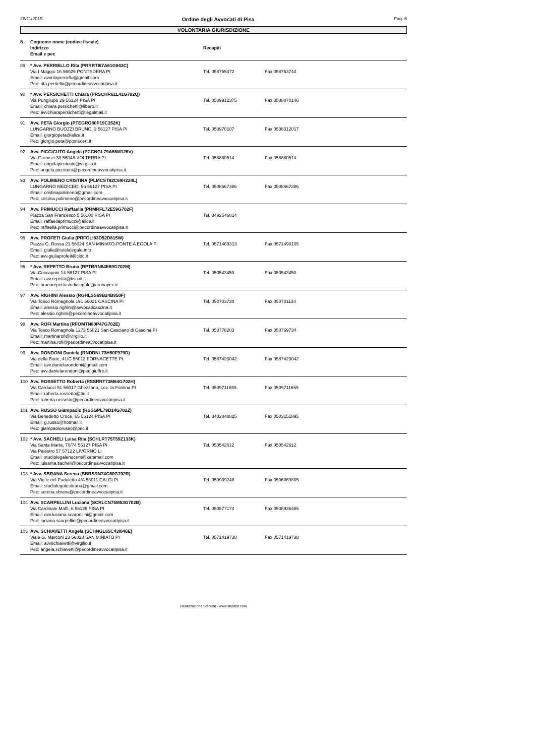28/11/2019 Ordine degli Avvocati di Pisa Pag. 6
VOLONTARIA GIURISDIZIONE
| N. | Cognome nome (codice fiscale) Indirizzo Email e pec | Recapiti | |
| --- | --- | --- | --- |
| 89 | * Avv. PERRIELLO Rita (PRRRTI67A61G843C) Via I Maggio 16 56025 PONTEDERA PI Email: avvritaperriello@gmail.com Pec: rita.perriello@pecordineavvocatipisa.it | Tel. 058755472 | Fax 058753744 |
| 90 | * Avv. PERSICHETTI Chiara (PRSCHR61L41G702Q) Via Pungilupo 29 56124 PISA PI Email: chiara.persichetti@libero.it Pec: avvchiarapersichetti@legalmail.it | Tel. 0509912375 | Fax 0508070146 |
| 91 | Avv. PETA Giorgio (PTEGRG80P19C352K) LUNGARNO BUOZZI BRUNO, 3 56127 PISA PI Email: giorgiopeta@alice.it Pec: giorgio.peta@postecert.it | Tel. 050970107 | Fax 0508312017 |
| 92 | Avv. PICCICUTO Angela (PCCNGL79A56M126V) Via Gramsci 33 56048 VOLTERRA PI Email: angelapiccicuto@virgilio.it Pec: angela.piccicuto@pecordineavvocatipisa.it | Tel. 058880514 | Fax 058880514 |
| 93 | Avv. POLIMENO CRISTINA (PLMCST82C69H224L) LUNGARNO MEDICEO, 56 56127 PISA PI Email: cristinapolimeno@gmail.com Pec: cristina.polimeno@pecordineavvocatipisa.it | Tel. 0508667386 | Fax 0508667386 |
| 94 | Avv. PRIMUCCI Raffaella (PRMRFL72E59G702F) Piazza San Francesco 5 56100 PISA PI Email: raffaellaprimucci@alice.it Pec: raffaella.primucci@pecordineavvocatipisa.it | Tel. 3492546814 | |
| 95 | Avv. PROFETI Giulia (PRFGLI83D52D815W) Piazza G. Rossa 21 56024 SAN MINIATO-PONTE A EGOLA PI Email: giulia@tutelalegale.info Pec: avv.giuliaprofeti@cldc.it | Tel. 0571469313 | Fax 0571490105 |
| 96 | * Avv. REPETTO Bruna (RPTBRN64E69G702M) Via Coccapani 14 56127 PISA PI Email: avv.repetto@tiscali.it Pec: brunarepettostudiolegale@arubapec.it | Tel. 050543450 | Fax 050543450 |
| 97 | Avv. RIGHINI Alessio (RGHLSS69B24B950F) Via Tosco Romagnola 191 56021 CASCINA PI Email: alessio.righini@avvocaticascina.it Pec: alessio.righini@pecordineavvocatipisa.it | Tel. 050703730 | Fax 050701134 |
| 98 | Avv. ROFI Martina (RFOMTN80P47G702E) Via Tosco Romagnola 1273 56021 San Casciano di Cascina PI Email: martinarofi@virgilio.it Pec: martina.rofi@pecordineavvocatipisa.it | Tel. 050778203 | Fax 050769734 |
| 99 | Avv. RONDONI Daniela (RNDDNL73H50F979D) Via della Botte, 41/C 56012 FORNACETTE PI Email: avv.danielarondoni@gmail.com Pec: avv.danielarondoni@pec.giuffre.it | Tel. 0587423042 | Fax 0587423042 |
| 100 | Avv. ROSSETTO Roberta (RSSRRT73M64G702H) Via Carducci 51 56017 Ghezzano, Loc. la Fontina PI Email: roberta.rossetto@tin.it Pec: roberta.rossetto@pecordineavvocatipisa.it | Tel. 0509711659 | Fax 0509711659 |
| 101 | Avv. RUSSO Giampaolo (RSSGPL79D14G702Z) Via Benedetto Croce, 65 56124 PISA PI Email: g.russo@hotmail.it Pec: giampaolorusso@pec.it | Tel. 3402848825 | Fax 0503151895 |
| 102 | * Avv. SACHELI Luisa Rita (SCHLRT75T59Z133K) Via Santa Marta, 70/74 56127 PISA PI Via Palestro 57 57122 LIVORNO LI Email: studiolegalenocent@katamail.com Pec: luisarita.sacheli@pecordineavvocatipisa.it | Tel. 050542612 | Fax 050542612 |
| 103 | * Avv. SBRANA Serena (SBRSRN74C60G702R) Via Vic.le del Paduletto 4/A 56011 CALCI PI Email: studiolegalesbrana@gmail.com Pec: serena.sbrana@pecordineavvocatipisa.it | Tel. 050939248 | Fax 0506069805 |
| 104 | Avv. SCARPELLINI Luciana (SCRLCN75M53G702B) Via Cardinale Maffi, 6 56126 PISA PI Email: avv.luciana.scarpellini@gmail.com Pec: luciana.scarpellini@pecordineavvocatipisa.it | Tel. 050577174 | Fax 0508936485 |
| 105 | Avv. SCHIAVETTI Angela (SCHNGL65C43I046E) Viale G. Marconi 23 56028 SAN MINIATO PI Email: avvschiavetti@virgilio.it Pec: angela.schiavetti@pecordineavvocatipisa.it | Tel. 0571419738 | Fax 0571419738 |
Realizzazione SferaBit - www.sferabit.com